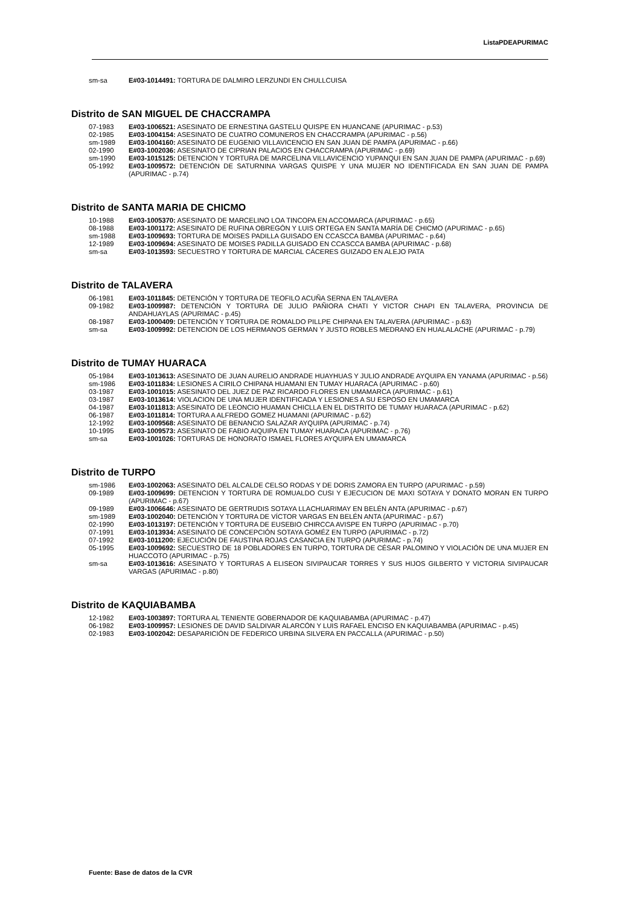ListaPDEAPURIMAC
sm-sa E#03-1014491: TORTURA DE DALMIRO LERZUNDI EN CHULLCUISA
Distrito de SAN MIGUEL DE CHACCRAMPA
07-1983 E#03-1006521: ASESINATO DE ERNESTINA GASTELU QUISPE EN HUANCANE (APURIMAC - p.53)
02-1985 E#03-1004154: ASESINATO DE CUATRO COMUNEROS EN CHACCRAMPA (APURIMAC - p.56)
sm-1989 E#03-1004160: ASESINATO DE EUGENIO VILLAVICENCIO EN SAN JUAN DE PAMPA (APURIMAC - p.66)
02-1990 E#03-1002036: ASESINATO DE CIPRIAN PALACIOS EN CHACCRAMPA (APURIMAC - p.69)
sm-1990 E#03-1015125: DETENCION Y TORTURA DE MARCELINA VILLAVICENCIO YUPANQUI EN SAN JUAN DE PAMPA (APURIMAC - p.69)
05-1992 E#03-1009572: DETENCIÓN DE SATURNINA VARGAS QUISPE Y UNA MUJER NO IDENTIFICADA EN SAN JUAN DE PAMPA (APURIMAC - p.74)
Distrito de SANTA MARIA DE CHICMO
10-1988 E#03-1005370: ASESINATO DE MARCELINO LOA TINCOPA EN ACCOMARCA (APURIMAC - p.65)
08-1988 E#03-1001172: ASESINATO DE RUFINA OBREGÓN Y LUIS ORTEGA EN SANTA MARÍA DE CHICMO (APURIMAC - p.65)
sm-1988 E#03-1009693: TORTURA DE MOISES PADILLA GUISADO EN CCASCCA BAMBA (APURIMAC - p.64)
12-1989 E#03-1009694: ASESINATO DE MOISES PADILLA GUISADO EN CCASCCA BAMBA (APURIMAC - p.68)
sm-sa E#03-1013593: SECUESTRO Y TORTURA DE MARCIAL CÁCERES GUIZADO EN ALEJO PATA
Distrito de TALAVERA
06-1981 E#03-1011845: DETENCIÓN Y TORTURA DE TEOFILO ACUÑA SERNA EN TALAVERA
09-1982 E#03-1009987: DETENCIÓN Y TORTURA DE JULIO PAÑIORA CHATI Y VICTOR CHAPI EN TALAVERA, PROVINCIA DE ANDAHUAYLAS (APURIMAC - p.45)
08-1987 E#03-1000409: DETENCIÓN Y TORTURA DE ROMALDO PILLPE CHIPANA EN TALAVERA (APURIMAC - p.63)
sm-sa E#03-1009992: DETENCION DE LOS HERMANOS GERMAN Y JUSTO ROBLES MEDRANO EN HUALALACHE (APURIMAC - p.79)
Distrito de TUMAY HUARACA
05-1984 E#03-1013613: ASESINATO DE JUAN AURELIO ANDRADE HUAYHUAS Y JULIO ANDRADE AYQUIPA EN YANAMA (APURIMAC - p.56)
sm-1986 E#03-1011834: LESIONES A CIRILO CHIPANA HUAMANI EN TUMAY HUARACA (APURIMAC - p.60)
03-1987 E#03-1001015: ASESINATO DEL JUEZ DE PAZ RICARDO FLORES EN UMAMARCA (APURIMAC - p.61)
03-1987 E#03-1013614: VIOLACION DE UNA MUJER IDENTIFICADA Y LESIONES A SU ESPOSO EN UMAMARCA
04-1987 E#03-1011813: ASESINATO DE LEONCIO HUAMAN CHICLLA EN EL DISTRITO DE TUMAY HUARACA (APURIMAC - p.62)
06-1987 E#03-1011814: TORTURA A ALFREDO GOMEZ HUAMANI (APURIMAC - p.62)
12-1992 E#03-1009568: ASESINATO DE BENANCIO SALAZAR AYQUIPA (APURIMAC - p.74)
10-1995 E#03-1009573: ASESINATO DE FABIO AIQUIPA EN TUMAY HUARACA (APURIMAC - p.76)
sm-sa E#03-1001026: TORTURAS DE HONORATO ISMAEL FLORES AYQUIPA EN UMAMARCA
Distrito de TURPO
sm-1986 E#03-1002063: ASESINATO DEL ALCALDE CELSO RODAS Y DE DORIS ZAMORA EN TURPO (APURIMAC - p.59)
09-1989 E#03-1009699: DETENCION Y TORTURA DE ROMUALDO CUSI Y EJECUCION DE MAXI SOTAYA Y DONATO MORAN EN TURPO (APURIMAC - p.67)
09-1989 E#03-1006646: ASESINATO DE GERTRUDIS SOTAYA LLACHUARIMAY EN BELÉN ANTA (APURIMAC - p.67)
sm-1989 E#03-1002040: DETENCIÓN Y TORTURA DE VÍCTOR VARGAS EN BELÉN ANTA (APURIMAC - p.67)
02-1990 E#03-1013197: DETENCIÓN Y TORTURA DE EUSEBIO CHIRCCA AVISPE EN TURPO (APURIMAC - p.70)
07-1991 E#03-1013934: ASESINATO DE CONCEPCIÓN SOTAYA GOMÉZ EN TURPO (APURIMAC - p.72)
07-1992 E#03-1011200: EJECUCIÓN DE FAUSTINA ROJAS CASANCIA EN TURPO (APURIMAC - p.74)
05-1995 E#03-1009692: SECUESTRO DE 18 POBLADORES EN TURPO, TORTURA DE CÉSAR PALOMINO Y VIOLACIÓN DE UNA MUJER EN HUACCOTO (APURIMAC - p.75)
sm-sa E#03-1013616: ASESINATO Y TORTURAS A ELISEON SIVIPAUCAR TORRES Y SUS HIJOS GILBERTO Y VICTORIA SIVIPAUCAR VARGAS (APURIMAC - p.80)
Distrito de KAQUIABAMBA
12-1982 E#03-1003897: TORTURA AL TENIENTE GOBERNADOR DE KAQUIABAMBA (APURIMAC - p.47)
06-1982 E#03-1009957: LESIONES DE DAVID SALDIVAR ALARCÓN Y LUIS RAFAEL ENCISO EN KAQUIABAMBA (APURIMAC - p.45)
02-1983 E#03-1002042: DESAPARICIÓN DE FEDERICO URBINA SILVERA EN PACCALLA (APURIMAC - p.50)
Fuente: Base de datos de la CVR